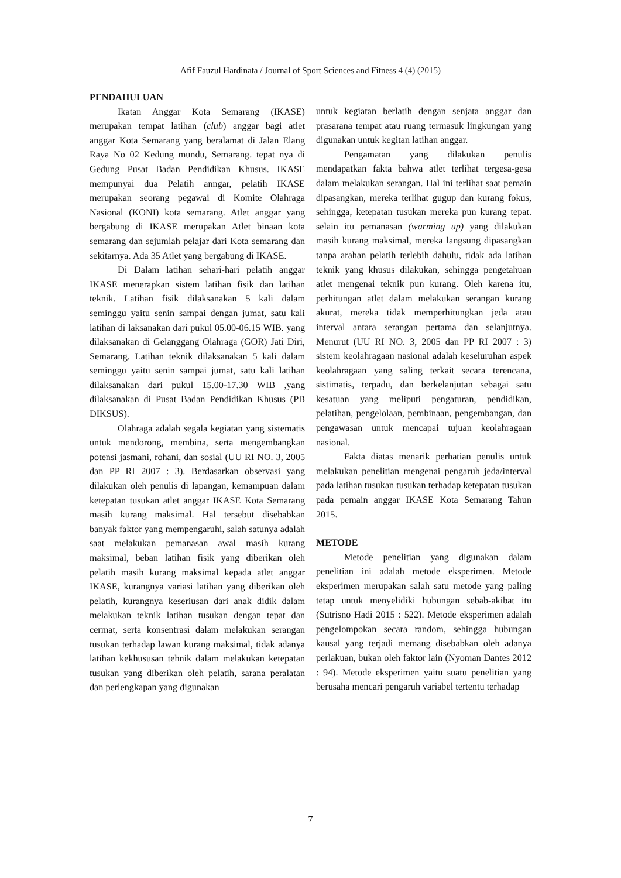Afif Fauzul Hardinata / Journal of Sport Sciences and Fitness 4 (4) (2015)
PENDAHULUAN
Ikatan Anggar Kota Semarang (IKASE) merupakan tempat latihan (club) anggar bagi atlet anggar Kota Semarang yang beralamat di Jalan Elang Raya No 02 Kedung mundu, Semarang. tepat nya di Gedung Pusat Badan Pendidikan Khusus. IKASE mempunyai dua Pelatih anngar, pelatih IKASE merupakan seorang pegawai di Komite Olahraga Nasional (KONI) kota semarang. Atlet anggar yang bergabung di IKASE merupakan Atlet binaan kota semarang dan sejumlah pelajar dari Kota semarang dan sekitarnya. Ada 35 Atlet yang bergabung di IKASE.
Di Dalam latihan sehari-hari pelatih anggar IKASE menerapkan sistem latihan fisik dan latihan teknik. Latihan fisik dilaksanakan 5 kali dalam seminggu yaitu senin sampai dengan jumat, satu kali latihan di laksanakan dari pukul 05.00-06.15 WIB. yang dilaksanakan di Gelanggang Olahraga (GOR) Jati Diri, Semarang. Latihan teknik dilaksanakan 5 kali dalam seminggu yaitu senin sampai jumat, satu kali latihan dilaksanakan dari pukul 15.00-17.30 WIB ,yang dilaksanakan di Pusat Badan Pendidikan Khusus (PB DIKSUS).
Olahraga adalah segala kegiatan yang sistematis untuk mendorong, membina, serta mengembangkan potensi jasmani, rohani, dan sosial (UU RI NO. 3, 2005 dan PP RI 2007 : 3). Berdasarkan observasi yang dilakukan oleh penulis di lapangan, kemampuan dalam ketepatan tusukan atlet anggar IKASE Kota Semarang masih kurang maksimal. Hal tersebut disebabkan banyak faktor yang mempengaruhi, salah satunya adalah saat melakukan pemanasan awal masih kurang maksimal, beban latihan fisik yang diberikan oleh pelatih masih kurang maksimal kepada atlet anggar IKASE, kurangnya variasi latihan yang diberikan oleh pelatih, kurangnya keseriusan dari anak didik dalam melakukan teknik latihan tusukan dengan tepat dan cermat, serta konsentrasi dalam melakukan serangan tusukan terhadap lawan kurang maksimal, tidak adanya latihan kekhususan tehnik dalam melakukan ketepatan tusukan yang diberikan oleh pelatih, sarana peralatan dan perlengkapan yang digunakan
untuk kegiatan berlatih dengan senjata anggar dan prasarana tempat atau ruang termasuk lingkungan yang digunakan untuk kegitan latihan anggar.
Pengamatan yang dilakukan penulis mendapatkan fakta bahwa atlet terlihat tergesa-gesa dalam melakukan serangan. Hal ini terlihat saat pemain dipasangkan, mereka terlihat gugup dan kurang fokus, sehingga, ketepatan tusukan mereka pun kurang tepat. selain itu pemanasan (warming up) yang dilakukan masih kurang maksimal, mereka langsung dipasangkan tanpa arahan pelatih terlebih dahulu, tidak ada latihan teknik yang khusus dilakukan, sehingga pengetahuan atlet mengenai teknik pun kurang. Oleh karena itu, perhitungan atlet dalam melakukan serangan kurang akurat, mereka tidak memperhitungkan jeda atau interval antara serangan pertama dan selanjutnya. Menurut (UU RI NO. 3, 2005 dan PP RI 2007 : 3) sistem keolahragaan nasional adalah keseluruhan aspek keolahragaan yang saling terkait secara terencana, sistimatis, terpadu, dan berkelanjutan sebagai satu kesatuan yang meliputi pengaturan, pendidikan, pelatihan, pengelolaan, pembinaan, pengembangan, dan pengawasan untuk mencapai tujuan keolahragaan nasional.
Fakta diatas menarik perhatian penulis untuk melakukan penelitian mengenai pengaruh jeda/interval pada latihan tusukan tusukan terhadap ketepatan tusukan pada pemain anggar IKASE Kota Semarang Tahun 2015.
METODE
Metode penelitian yang digunakan dalam penelitian ini adalah metode eksperimen. Metode eksperimen merupakan salah satu metode yang paling tetap untuk menyelidiki hubungan sebab-akibat itu (Sutrisno Hadi 2015 : 522). Metode eksperimen adalah pengelompokan secara random, sehingga hubungan kausal yang terjadi memang disebabkan oleh adanya perlakuan, bukan oleh faktor lain (Nyoman Dantes 2012 : 94). Metode eksperimen yaitu suatu penelitian yang berusaha mencari pengaruh variabel tertentu terhadap
7